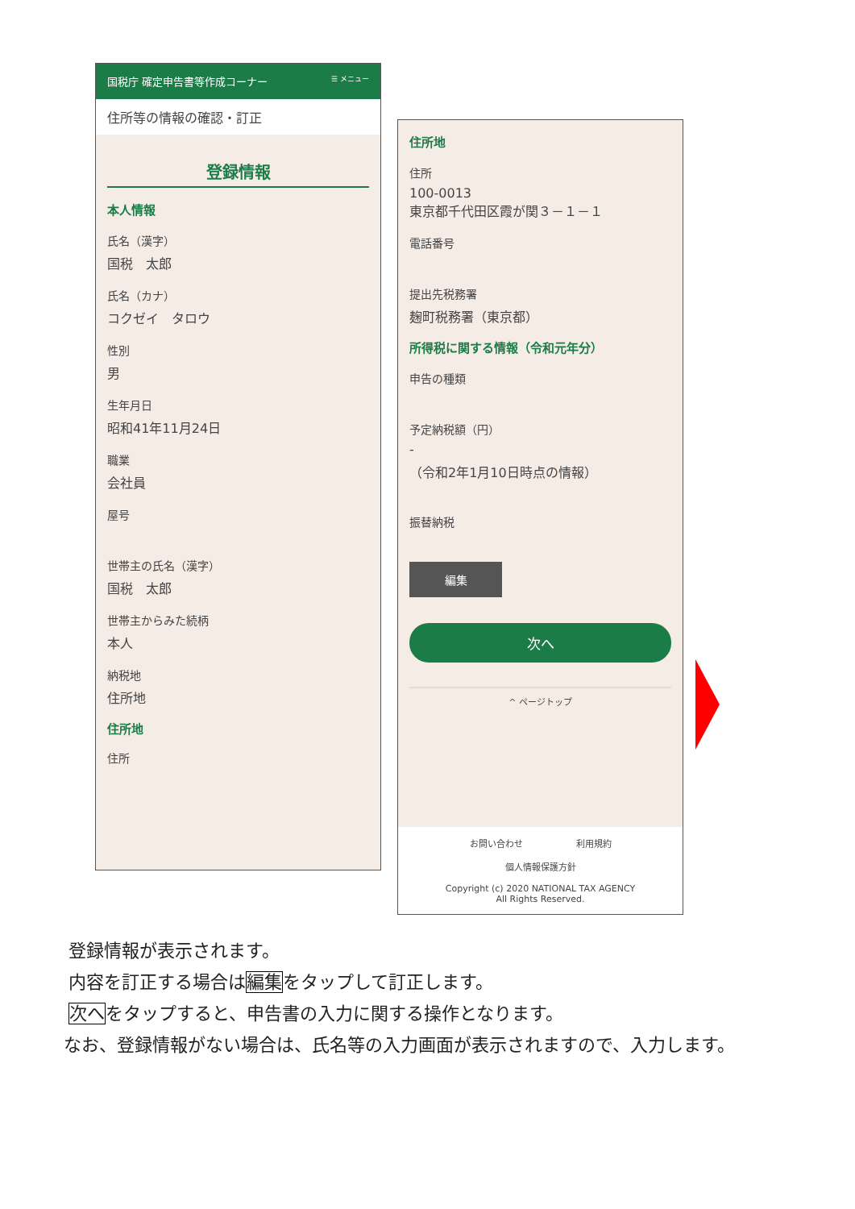国税庁 確定申告書等作成コーナー ☰ メニュー
住所等の情報の確認・訂正
登録情報
本人情報
氏名（漢字）
国税　太郎
氏名（カナ）
コクゼイ　タロウ
性別
男
生年月日
昭和41年11月24日
職業
会社員
屋号
世帯主の氏名（漢字）
国税　太郎
世帯主からみた続柄
本人
納税地
住所地
住所地
住所
住所地
住所
100-0013
東京都千代田区霞が関３－１－１
電話番号
提出先税務署
麹町税務署（東京都）
所得税に関する情報（令和元年分）
申告の種類
予定納税額（円）
-
（令和2年1月10日時点の情報）
振替納税
編集
次へ
^ ページトップ
お問い合わせ　　　　　　利用規約
個人情報保護方針
Copyright (c) 2020 NATIONAL TAX AGENCY
All Rights Reserved.
登録情報が表示されます。
内容を訂正する場合は編集をタップして訂正します。
次へをタップすると、申告書の入力に関する操作となります。
　なお、登録情報がない場合は、氏名等の入力画面が表示されますので、入力します。